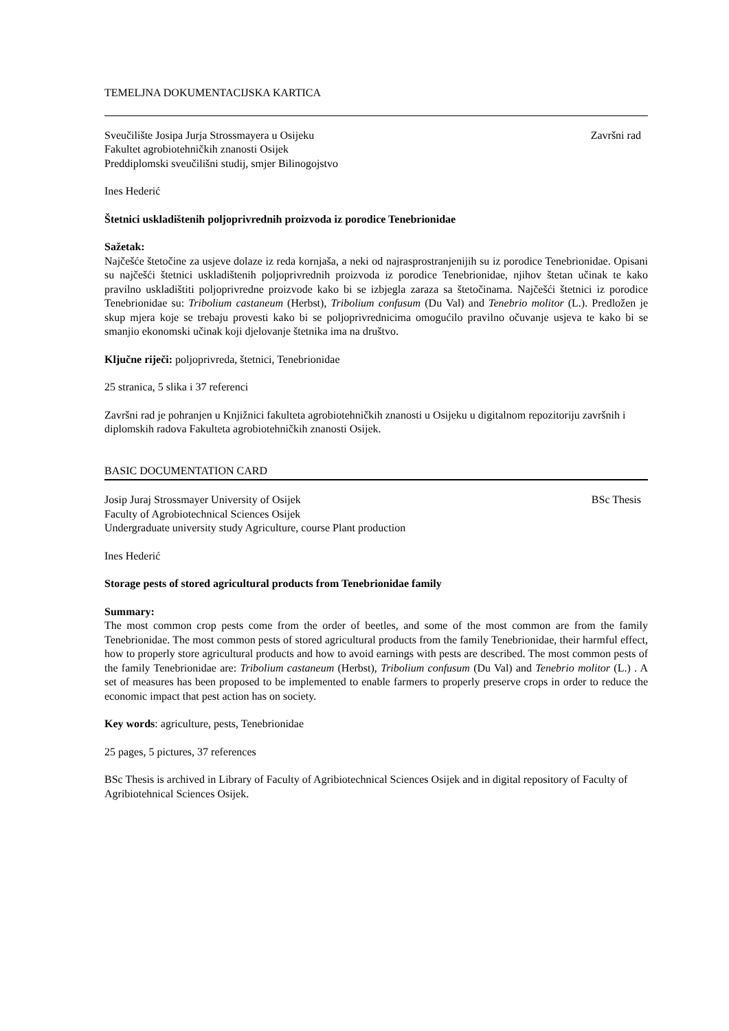TEMELJNA DOKUMENTACIJSKA KARTICA
Sveučilište Josipa Jurja Strossmayera u Osijeku Završni rad
Fakultet agrobiotehničkih znanosti Osijek
Preddiplomski sveučilišni studij, smjer Bilinogojstvo
Ines Hederić
Štetnici uskladištenih poljoprivrednih proizvoda iz porodice Tenebrionidae
Sažetak:
Najčešće štetočine za usjeve dolaze iz reda kornjaša, a neki od najrasprostranjenijih su iz porodice Tenebrionidae. Opisani su najčešći štetnici uskladištenih poljoprivrednih proizvoda iz porodice Tenebrionidae, njihov štetan učinak te kako pravilno uskladištiti poljoprivredne proizvode kako bi se izbjegla zaraza sa štetočinama. Najčešći štetnici iz porodice Tenebrionidae su: Tribolium castaneum (Herbst), Tribolium confusum (Du Val) and Tenebrio molitor (L.). Predložen je skup mjera koje se trebaju provesti kako bi se poljoprivrednicima omogućilo pravilno očuvanje usjeva te kako bi se smanjio ekonomski učinak koji djelovanje štetnika ima na društvo.
Ključne riječi: poljoprivreda, štetnici, Tenebrionidae
25 stranica, 5 slika i 37 referenci
Završni rad je pohranjen u Knjižnici fakulteta agrobiotehničkih znanosti u Osijeku u digitalnom repozitoriju završnih i diplomskih radova Fakulteta agrobiotehničkih znanosti Osijek.
BASIC DOCUMENTATION CARD
Josip Juraj Strossmayer University of Osijek BSc Thesis
Faculty of Agrobiotechnical Sciences Osijek
Undergraduate university study Agriculture, course Plant production
Ines Hederić
Storage pests of stored agricultural products from Tenebrionidae family
Summary:
The most common crop pests come from the order of beetles, and some of the most common are from the family Tenebrionidae. The most common pests of stored agricultural products from the family Tenebrionidae, their harmful effect, how to properly store agricultural products and how to avoid earnings with pests are described. The most common pests of the family Tenebrionidae are: Tribolium castaneum (Herbst), Tribolium confusum (Du Val) and Tenebrio molitor (L.) . A set of measures has been proposed to be implemented to enable farmers to properly preserve crops in order to reduce the economic impact that pest action has on society.
Key words: agriculture, pests, Tenebrionidae
25 pages, 5 pictures, 37 references
BSc Thesis is archived in Library of Faculty of Agribiotechnical Sciences Osijek and in digital repository of Faculty of Agribiotehnical Sciences Osijek.